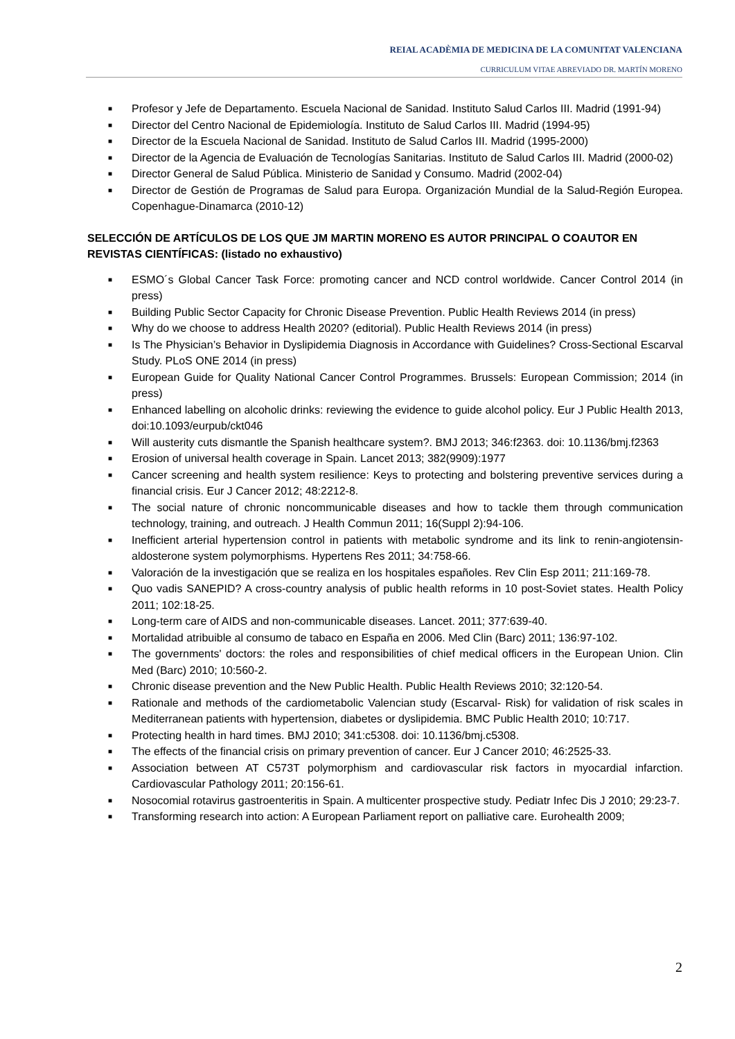REIAL ACADÈMIA DE MEDICINA DE LA COMUNITAT VALENCIANA
CURRICULUM VITAE ABREVIADO DR. MARTÍN MORENO
■ Profesor y Jefe de Departamento. Escuela Nacional de Sanidad. Instituto Salud Carlos III. Madrid (1991-94)
■ Director del Centro Nacional de Epidemiología. Instituto de Salud Carlos III. Madrid (1994-95)
■ Director de la Escuela Nacional de Sanidad. Instituto de Salud Carlos III. Madrid (1995-2000)
■ Director de la Agencia de Evaluación de Tecnologías Sanitarias. Instituto de Salud Carlos III. Madrid (2000-02)
■ Director General de Salud Pública. Ministerio de Sanidad y Consumo. Madrid (2002-04)
■ Director de Gestión de Programas de Salud para Europa. Organización Mundial de la Salud-Región Europea. Copenhague-Dinamarca (2010-12)
SELECCIÓN DE ARTÍCULOS DE LOS QUE JM MARTIN MORENO ES AUTOR PRINCIPAL O COAUTOR EN REVISTAS CIENTÍFICAS: (listado no exhaustivo)
■ ESMO´s Global Cancer Task Force: promoting cancer and NCD control worldwide. Cancer Control 2014 (in press)
■ Building Public Sector Capacity for Chronic Disease Prevention. Public Health Reviews 2014 (in press)
■ Why do we choose to address Health 2020? (editorial). Public Health Reviews 2014 (in press)
■ Is The Physician’s Behavior in Dyslipidemia Diagnosis in Accordance with Guidelines? Cross-Sectional Escarval Study. PLoS ONE 2014 (in press)
■ European Guide for Quality National Cancer Control Programmes. Brussels: European Commission; 2014 (in press)
■ Enhanced labelling on alcoholic drinks: reviewing the evidence to guide alcohol policy. Eur J Public Health 2013, doi:10.1093/eurpub/ckt046
■ Will austerity cuts dismantle the Spanish healthcare system?. BMJ 2013; 346:f2363. doi: 10.1136/bmj.f2363
■ Erosion of universal health coverage in Spain. Lancet 2013; 382(9909):1977
■ Cancer screening and health system resilience: Keys to protecting and bolstering preventive services during a financial crisis. Eur J Cancer 2012; 48:2212-8.
■ The social nature of chronic noncommunicable diseases and how to tackle them through communication technology, training, and outreach. J Health Commun 2011; 16(Suppl 2):94-106.
■ Inefficient arterial hypertension control in patients with metabolic syndrome and its link to renin-angiotensin-aldosterone system polymorphisms. Hypertens Res 2011; 34:758-66.
■ Valoración de la investigación que se realiza en los hospitales españoles. Rev Clin Esp 2011; 211:169-78.
■ Quo vadis SANEPID? A cross-country analysis of public health reforms in 10 post-Soviet states. Health Policy 2011; 102:18-25.
■ Long-term care of AIDS and non-communicable diseases. Lancet. 2011; 377:639-40.
■ Mortalidad atribuible al consumo de tabaco en España en 2006. Med Clin (Barc) 2011; 136:97-102.
■ The governments' doctors: the roles and responsibilities of chief medical officers in the European Union. Clin Med (Barc) 2010; 10:560-2.
■ Chronic disease prevention and the New Public Health. Public Health Reviews 2010; 32:120-54.
■ Rationale and methods of the cardiometabolic Valencian study (Escarval- Risk) for validation of risk scales in Mediterranean patients with hypertension, diabetes or dyslipidemia. BMC Public Health 2010; 10:717.
■ Protecting health in hard times. BMJ 2010; 341:c5308. doi: 10.1136/bmj.c5308.
■ The effects of the financial crisis on primary prevention of cancer. Eur J Cancer 2010; 46:2525-33.
■ Association between AT C573T polymorphism and cardiovascular risk factors in myocardial infarction. Cardiovascular Pathology 2011; 20:156-61.
■ Nosocomial rotavirus gastroenteritis in Spain. A multicenter prospective study. Pediatr Infec Dis J 2010; 29:23-7.
■ Transforming research into action: A European Parliament report on palliative care. Eurohealth 2009;
2